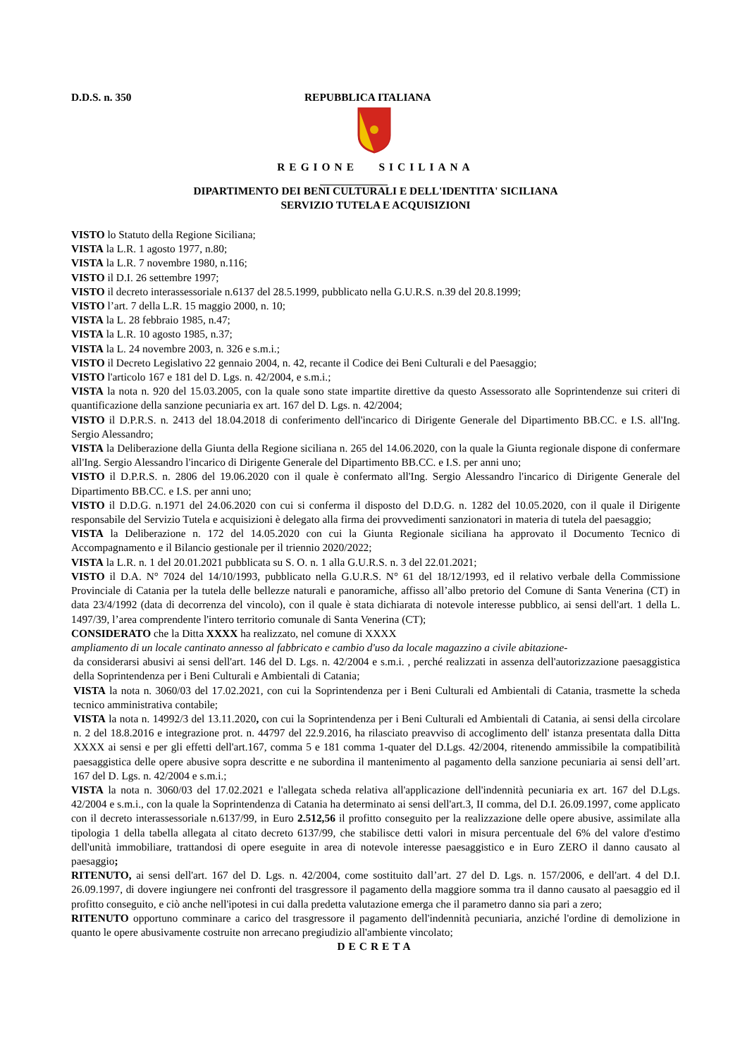D.D.S. n. 350 REPUBBLICA ITALIANA
REGIONE SICILIANA
DIPARTIMENTO DEI BENI CULTURALI E DELL'IDENTITA' SICILIANA
SERVIZIO TUTELA E ACQUISIZIONI
VISTO lo Statuto della Regione Siciliana;
VISTA la L.R. 1 agosto 1977, n.80;
VISTA la L.R. 7 novembre 1980, n.116;
VISTO il D.I. 26 settembre 1997;
VISTO il decreto interassessoriale n.6137 del 28.5.1999, pubblicato nella G.U.R.S. n.39 del 20.8.1999;
VISTO l’art. 7 della L.R. 15 maggio 2000, n. 10;
VISTA la L. 28 febbraio 1985, n.47;
VISTA la L.R. 10 agosto 1985, n.37;
VISTA la L. 24 novembre 2003, n. 326 e s.m.i.;
VISTO il Decreto Legislativo 22 gennaio 2004, n. 42, recante il Codice dei Beni Culturali e del Paesaggio;
VISTO l'articolo 167 e 181 del D. Lgs. n. 42/2004, e s.m.i.;
VISTA la nota n. 920 del 15.03.2005, con la quale sono state impartite direttive da questo Assessorato alle Soprintendenze sui criteri di quantificazione della sanzione pecuniaria ex art. 167 del D. Lgs. n. 42/2004;
VISTO il D.P.R.S. n. 2413 del 18.04.2018 di conferimento dell'incarico di Dirigente Generale del Dipartimento BB.CC. e I.S. all'Ing. Sergio Alessandro;
VISTA la Deliberazione della Giunta della Regione siciliana n. 265 del 14.06.2020, con la quale la Giunta regionale dispone di confermare all'Ing. Sergio Alessandro l'incarico di Dirigente Generale del Dipartimento BB.CC. e I.S. per anni uno;
VISTO il D.P.R.S. n. 2806 del 19.06.2020 con il quale è confermato all'Ing. Sergio Alessandro l'incarico di Dirigente Generale del Dipartimento BB.CC. e I.S. per anni uno;
VISTO il D.D.G. n.1971 del 24.06.2020 con cui si conferma il disposto del D.D.G. n. 1282 del 10.05.2020, con il quale il Dirigente responsabile del Servizio Tutela e acquisizioni è delegato alla firma dei provvedimenti sanzionatori in materia di tutela del paesaggio;
VISTA la Deliberazione n. 172 del 14.05.2020 con cui la Giunta Regionale siciliana ha approvato il Documento Tecnico di Accompagnamento e il Bilancio gestionale per il triennio 2020/2022;
VISTA la L.R. n. 1 del 20.01.2021 pubblicata su S. O. n. 1 alla G.U.R.S. n. 3 del 22.01.2021;
VISTO il D.A. N° 7024 del 14/10/1993, pubblicato nella G.U.R.S. N° 61 del 18/12/1993, ed il relativo verbale della Commissione Provinciale di Catania per la tutela delle bellezze naturali e panoramiche, affisso all’albo pretorio del Comune di Santa Venerina (CT) in data 23/4/1992 (data di decorrenza del vincolo), con il quale è stata dichiarata di notevole interesse pubblico, ai sensi dell'art. 1 della L. 1497/39, l’area comprendente l'intero territorio comunale di Santa Venerina (CT);
CONSIDERATO che la Ditta XXXX ha realizzato, nel comune di XXXX
ampliamento di un locale cantinato annesso al fabbricato e cambio d'uso da locale magazzino a civile abitazione-
da considerarsi abusivi ai sensi dell'art. 146 del D. Lgs. n. 42/2004 e s.m.i. , perché realizzati in assenza dell'autorizzazione paesaggistica della Soprintendenza per i Beni Culturali e Ambientali di Catania;
VISTA la nota n. 3060/03 del 17.02.2021, con cui la Soprintendenza per i Beni Culturali ed Ambientali di Catania, trasmette la scheda tecnico amministrativa contabile;
VISTA la nota n. 14992/3 del 13.11.2020, con cui la Soprintendenza per i Beni Culturali ed Ambientali di Catania, ai sensi della circolare n. 2 del 18.8.2016 e integrazione prot. n. 44797 del 22.9.2016, ha rilasciato preavviso di accoglimento dell' istanza presentata dalla Ditta XXXX ai sensi e per gli effetti dell'art.167, comma 5 e 181 comma 1-quater del D.Lgs. 42/2004, ritenendo ammissibile la compatibilità paesaggistica delle opere abusive sopra descritte e ne subordina il mantenimento al pagamento della sanzione pecuniaria ai sensi dell’art. 167 del D. Lgs. n. 42/2004 e s.m.i.;
VISTA la nota n. 3060/03 del 17.02.2021 e l'allegata scheda relativa all'applicazione dell'indennità pecuniaria ex art. 167 del D.Lgs. 42/2004 e s.m.i., con la quale la Soprintendenza di Catania ha determinato ai sensi dell'art.3, II comma, del D.I. 26.09.1997, come applicato con il decreto interassessoriale n.6137/99, in Euro 2.512,56 il profitto conseguito per la realizzazione delle opere abusive, assimilate alla tipologia 1 della tabella allegata al citato decreto 6137/99, che stabilisce detti valori in misura percentuale del 6% del valore d'estimo dell'unità immobiliare, trattandosi di opere eseguite in area di notevole interesse paesaggistico e in Euro ZERO il danno causato al paesaggio;
RITENUTO, ai sensi dell'art. 167 del D. Lgs. n. 42/2004, come sostituito dall’art. 27 del D. Lgs. n. 157/2006, e dell'art. 4 del D.I. 26.09.1997, di dovere ingiungere nei confronti del trasgressore il pagamento della maggiore somma tra il danno causato al paesaggio ed il profitto conseguito, e ciò anche nell'ipotesi in cui dalla predetta valutazione emerga che il parametro danno sia pari a zero;
RITENUTO opportuno comminare a carico del trasgressore il pagamento dell'indennità pecuniaria, anziché l'ordine di demolizione in quanto le opere abusivamente costruite non arrecano pregiudizio all'ambiente vincolato;
DECRETA